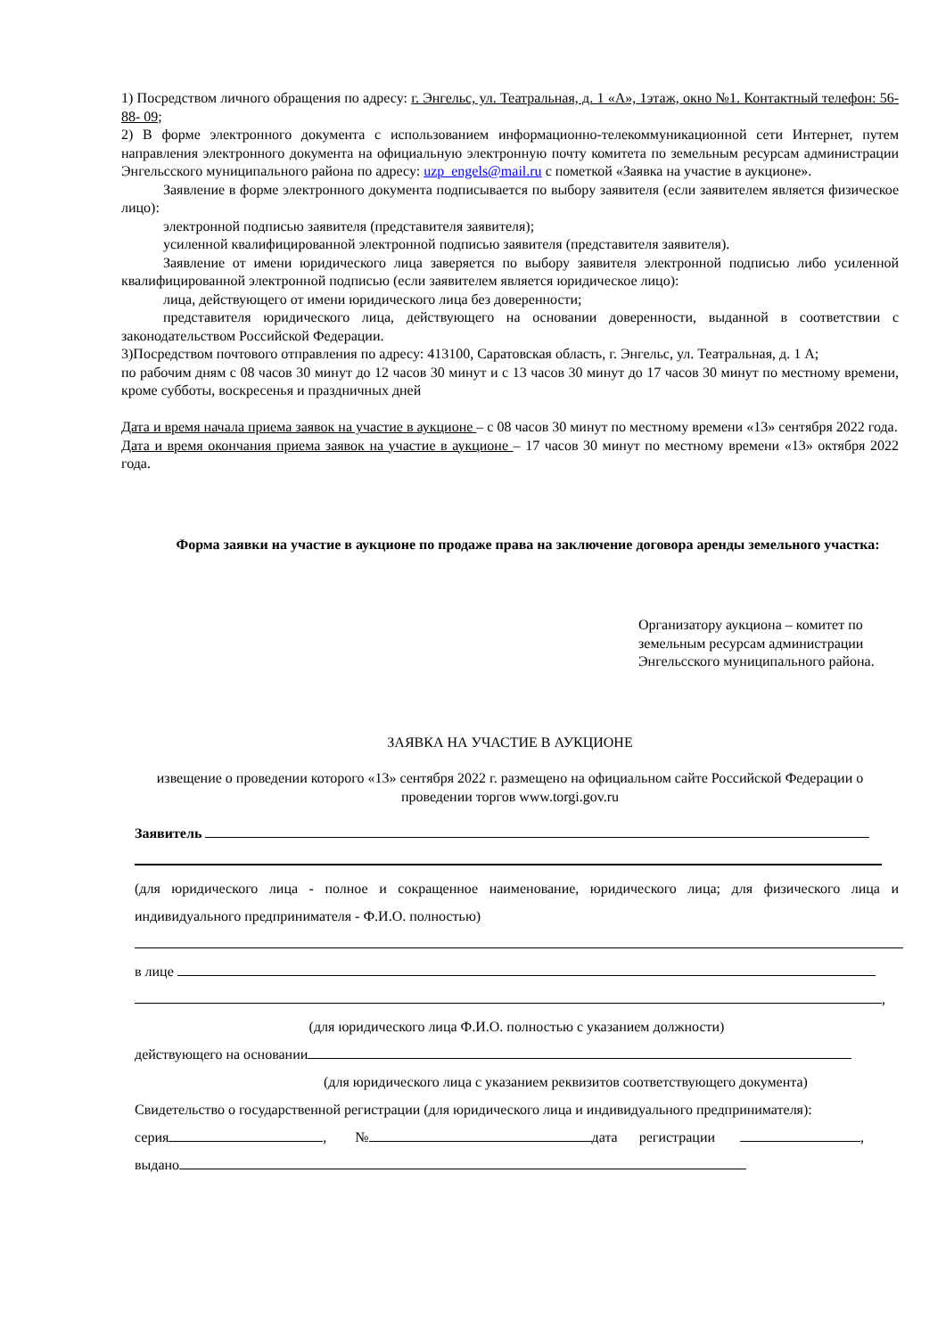1) Посредством личного обращения по адресу: г. Энгельс, ул. Театральная, д. 1 «А», 1этаж, окно №1. Контактный телефон: 56- 88- 09;
2) В форме электронного документа с использованием информационно-телекоммуникационной сети Интернет, путем направления электронного документа на официальную электронную почту комитета по земельным ресурсам администрации Энгельсского муниципального района по адресу: uzp_engels@mail.ru с пометкой «Заявка на участие в аукционе».
Заявление в форме электронного документа подписывается по выбору заявителя (если заявителем является физическое лицо):
электронной подписью заявителя (представителя заявителя);
усиленной квалифицированной электронной подписью заявителя (представителя заявителя).
Заявление от имени юридического лица заверяется по выбору заявителя электронной подписью либо усиленной квалифицированной электронной подписью (если заявителем является юридическое лицо):
лица, действующего от имени юридического лица без доверенности;
представителя юридического лица, действующего на основании доверенности, выданной в соответствии с законодательством Российской Федерации.
3)Посредством почтового отправления по адресу: 413100, Саратовская область, г. Энгельс, ул. Театральная, д. 1 А;
по рабочим дням с 08 часов 30 минут до 12 часов 30 минут и с 13 часов 30 минут до 17 часов 30 минут по местному времени, кроме субботы, воскресенья и праздничных дней
Дата и время начала приема заявок на участие в аукционе – с 08 часов 30 минут по местному времени «13» сентября 2022 года.
Дата и время окончания приема заявок на участие в аукционе – 17 часов 30 минут по местному времени «13» октября 2022 года.
Форма заявки на участие в аукционе по продаже права на заключение договора аренды земельного участка:
Организатору аукциона – комитет по земельным ресурсам администрации Энгельсского муниципального района.
ЗАЯВКА НА УЧАСТИЕ В АУКЦИОНЕ
извещение о проведении которого «13» сентября 2022 г. размещено на официальном сайте Российской Федерации о проведении торгов www.torgi.gov.ru
Заявитель
(для юридического лица - полное и сокращенное наименование, юридического лица; для физического лица и индивидуального предпринимателя - Ф.И.О. полностью)
в лице
,
(для юридического лица Ф.И.О. полностью с указанием должности)
действующего на основании
(для юридического лица с указанием реквизитов соответствующего документа)
Свидетельство о государственной регистрации (для юридического лица и индивидуального предпринимателя):
серия , № дата регистрации ,
выдано